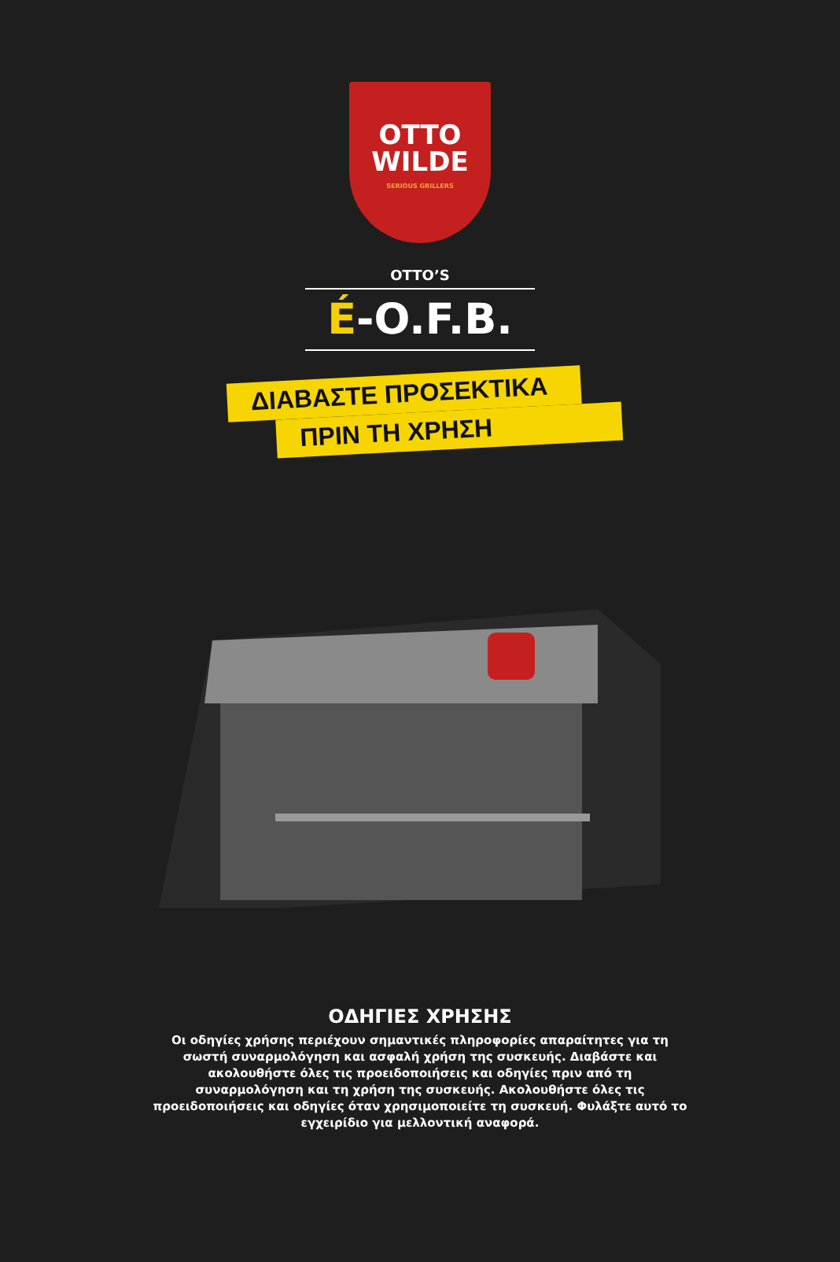OTTO
WILDE
SERIOUS GRILLERS
OTTO’S
É-O.F.B.
ΔΙΑΒΑΣΤΕ ΠΡΟΣΕΚΤΙΚΑ
ΠΡΙΝ ΤΗ ΧΡΗΣΗ
ΟΔΗΓΙΕΣ ΧΡΗΣΗΣ
Οι οδηγίες χρήσης περιέχουν σημαντικές πληροφορίες απαραίτητες για τη σωστή συναρμολόγηση και ασφαλή χρήση της συσκευής. Διαβάστε και ακολουθήστε όλες τις προειδοποιήσεις και οδηγίες πριν από τη συναρμολόγηση και τη χρήση της συσκευής. Ακολουθήστε όλες τις προειδοποιήσεις και οδηγίες όταν χρησιμοποιείτε τη συσκευή. Φυλάξτε αυτό το εγχειρίδιο για μελλοντική αναφορά.